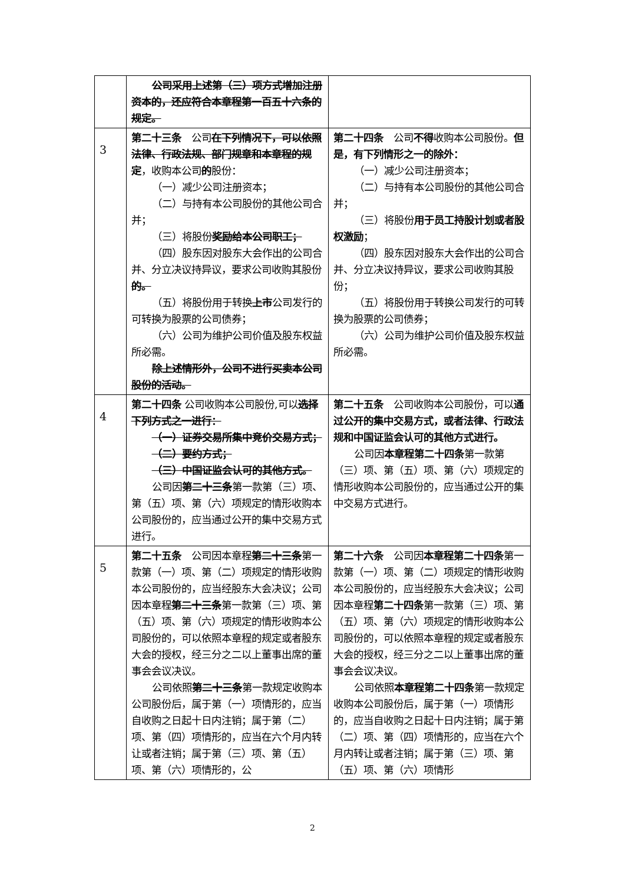| | 公司采用上述第（三）项方式增加注册资本的，还应符合本章程第一百五十六条的规定。 | |
| 3 | 第二十三条 公司 在下列情况下，可以依照法律、行政法规、部门规章和本章程的规定 ，收购本公司 的 股份： （一）减少公司注册资本； （二）与持有本公司股份的其他公司合并； （三）将股份 奖励给本公司职工； （四）股东因对股东大会作出的公司合并、分立决议持异议，要求公司收购其股份 的。 （五）将股份用于转换 上市 公司发行的可转换为股票的公司债券； （六）公司为维护公司价值及股东权益所必需。 除上述情形外，公司不进行买卖本公司股份的活动。 | 第二十四条 公司 不得 收购本公司股份。 但是，有下列情形之一的除外： （一）减少公司注册资本； （二）与持有本公司股份的其他公司合并； （三）将股份 用于员工持股计划或者股权激励 ； （四）股东因对股东大会作出的公司合并、分立决议持异议，要求公司收购其股份； （五）将股份用于转换公司发行的可转换为股票的公司债券； （六）公司为维护公司价值及股东权益所必需。 |
| 4 | 第二十四条 公司收购本公司股份,可以 选择下列方式之一进行： （一）证券交易所集中竞价交易方式； （二）要约方式； （三）中国证监会认可的其他方式。 公司因 第二十三条 第一款第（三）项、第（五）项、第（六）项规定的情形收购本公司股份的，应当通过公开的集中交易方式进行。 | 第二十五条 公司收购本公司股份，可以 通过公开的集中交易方式，或者法律、行政法规和中国证监会认可的其他方式进行。 公司因 本章程第二十四条 第一款第（三）项、第（五）项、第（六）项规定的情形收购本公司股份的，应当通过公开的集中交易方式进行。 |
| 5 | 第二十五条 公司因本章程 第二十三条 第一款第（一）项、第（二）项规定的情形收购本公司股份的，应当经股东大会决议；公司因本章程 第二十三条 第一款第（三）项、第（五）项、第（六）项规定的情形收购本公司股份的，可以依照本章程的规定或者股东大会的授权，经三分之二以上董事出席的董事会会议决议。 公司依照 第二十三条 第一款规定收购本公司股份后，属于第（一）项情形的，应当自收购之日起十日内注销；属于第（二）项、第（四）项情形的，应当在六个月内转让或者注销；属于第（三）项、第（五）项、第（六）项情形的，公 | 第二十六条 公司因 本章程第二十四条 第一款第（一）项、第（二）项规定的情形收购本公司股份的，应当经股东大会决议；公司因本章程 第二十四条 第一款第（三）项、第（五）项、第（六）项规定的情形收购本公司股份的，可以依照本章程的规定或者股东大会的授权，经三分之二以上董事出席的董事会会议决议。 公司依照 本章程第二十四条 第一款规定收购本公司股份后，属于第（一）项情形的，应当自收购之日起十日内注销；属于第（二）项、第（四）项情形的，应当在六个月内转让或者注销；属于第（三）项、第（五）项、第（六）项情形 |
2